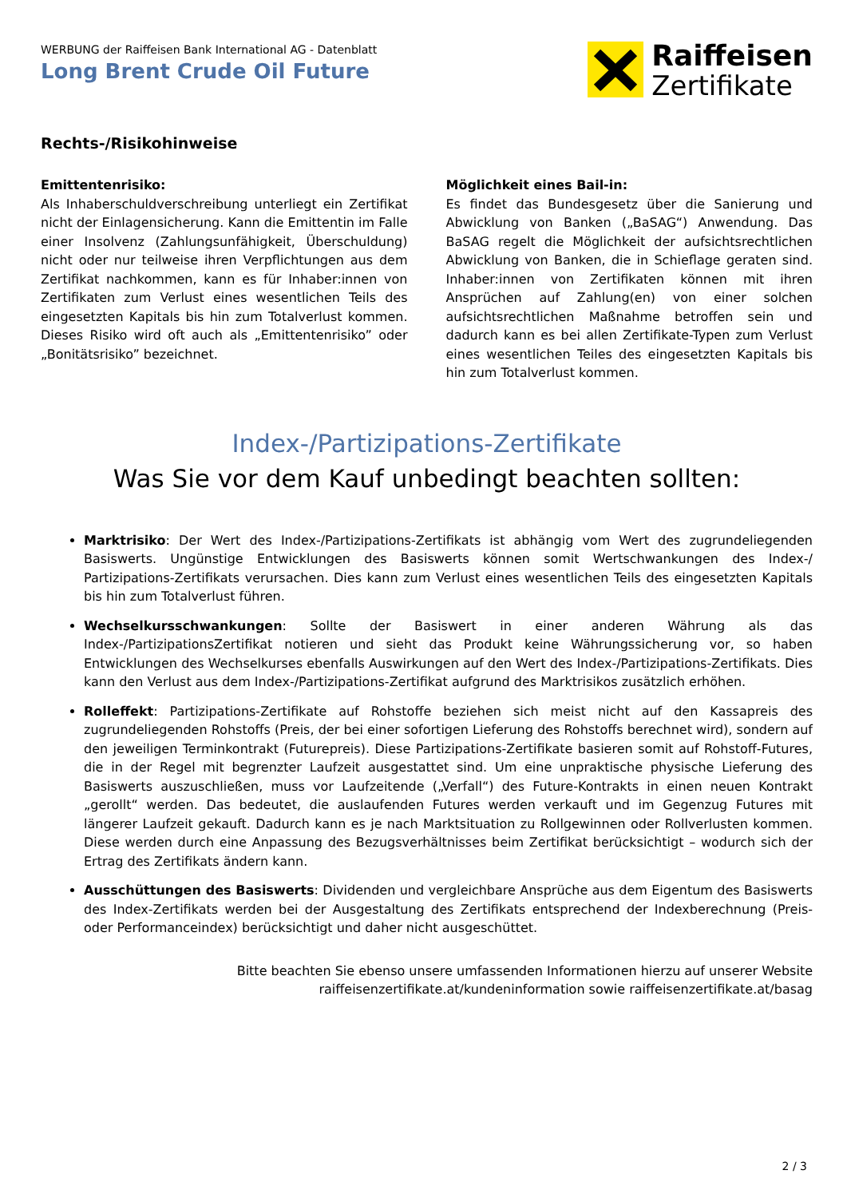WERBUNG der Raiffeisen Bank International AG - Datenblatt
Long Brent Crude Oil Future
Raiffeisen
Zertifikate
Rechts-/Risikohinweise
Emittentenrisiko:
Als Inhaberschuldverschreibung unterliegt ein Zertifikat nicht der Einlagensicherung. Kann die Emittentin im Falle einer Insolvenz (Zahlungsunfähigkeit, Überschuldung) nicht oder nur teilweise ihren Verpflichtungen aus dem Zertifikat nachkommen, kann es für Inhaber:innen von Zertifikaten zum Verlust eines wesentlichen Teils des eingesetzten Kapitals bis hin zum Totalverlust kommen. Dieses Risiko wird oft auch als „Emittentenrisiko” oder „Bonitätsrisiko” bezeichnet.
Möglichkeit eines Bail-in:
Es findet das Bundesgesetz über die Sanierung und Abwicklung von Banken („BaSAG“) Anwendung. Das BaSAG regelt die Möglichkeit der aufsichtsrechtlichen Abwicklung von Banken, die in Schieflage geraten sind. Inhaber:innen von Zertifikaten können mit ihren Ansprüchen auf Zahlung(en) von einer solchen aufsichtsrechtlichen Maßnahme betroffen sein und dadurch kann es bei allen Zertifikate-Typen zum Verlust eines wesentlichen Teiles des eingesetzten Kapitals bis hin zum Totalverlust kommen.
Index-/Partizipations-Zertifikate
Was Sie vor dem Kauf unbedingt beachten sollten:
Marktrisiko: Der Wert des Index-/Partizipations-Zertifikats ist abhängig vom Wert des zugrundeliegenden Basiswerts. Ungünstige Entwicklungen des Basiswerts können somit Wertschwankungen des Index-/ Partizipations-Zertifikats verursachen. Dies kann zum Verlust eines wesentlichen Teils des eingesetzten Kapitals bis hin zum Totalverlust führen.
Wechselkursschwankungen: Sollte der Basiswert in einer anderen Währung als das Index-/PartizipationsZertifikat notieren und sieht das Produkt keine Währungssicherung vor, so haben Entwicklungen des Wechselkurses ebenfalls Auswirkungen auf den Wert des Index-/Partizipations-Zertifikats. Dies kann den Verlust aus dem Index-/Partizipations-Zertifikat aufgrund des Marktrisikos zusätzlich erhöhen.
Rolleffekt: Partizipations-Zertifikate auf Rohstoffe beziehen sich meist nicht auf den Kassapreis des zugrundeliegenden Rohstoffs (Preis, der bei einer sofortigen Lieferung des Rohstoffs berechnet wird), sondern auf den jeweiligen Terminkontrakt (Futurepreis). Diese Partizipations-Zertifikate basieren somit auf Rohstoff-Futures, die in der Regel mit begrenzter Laufzeit ausgestattet sind. Um eine unpraktische physische Lieferung des Basiswerts auszuschließen, muss vor Laufzeitende („Verfall“) des Future-Kontrakts in einen neuen Kontrakt „gerollt“ werden. Das bedeutet, die auslaufenden Futures werden verkauft und im Gegenzug Futures mit längerer Laufzeit gekauft. Dadurch kann es je nach Marktsituation zu Rollgewinnen oder Rollverlusten kommen. Diese werden durch eine Anpassung des Bezugsverhältnisses beim Zertifikat berücksichtigt – wodurch sich der Ertrag des Zertifikats ändern kann.
Ausschüttungen des Basiswerts: Dividenden und vergleichbare Ansprüche aus dem Eigentum des Basiswerts des Index-Zertifikats werden bei der Ausgestaltung des Zertifikats entsprechend der Indexberechnung (Preis- oder Performanceindex) berücksichtigt und daher nicht ausgeschüttet.
Bitte beachten Sie ebenso unsere umfassenden Informationen hierzu auf unserer Website
raiffeisenzertifikate.at/kundeninformation sowie raiffeisenzertifikate.at/basag
2 / 3